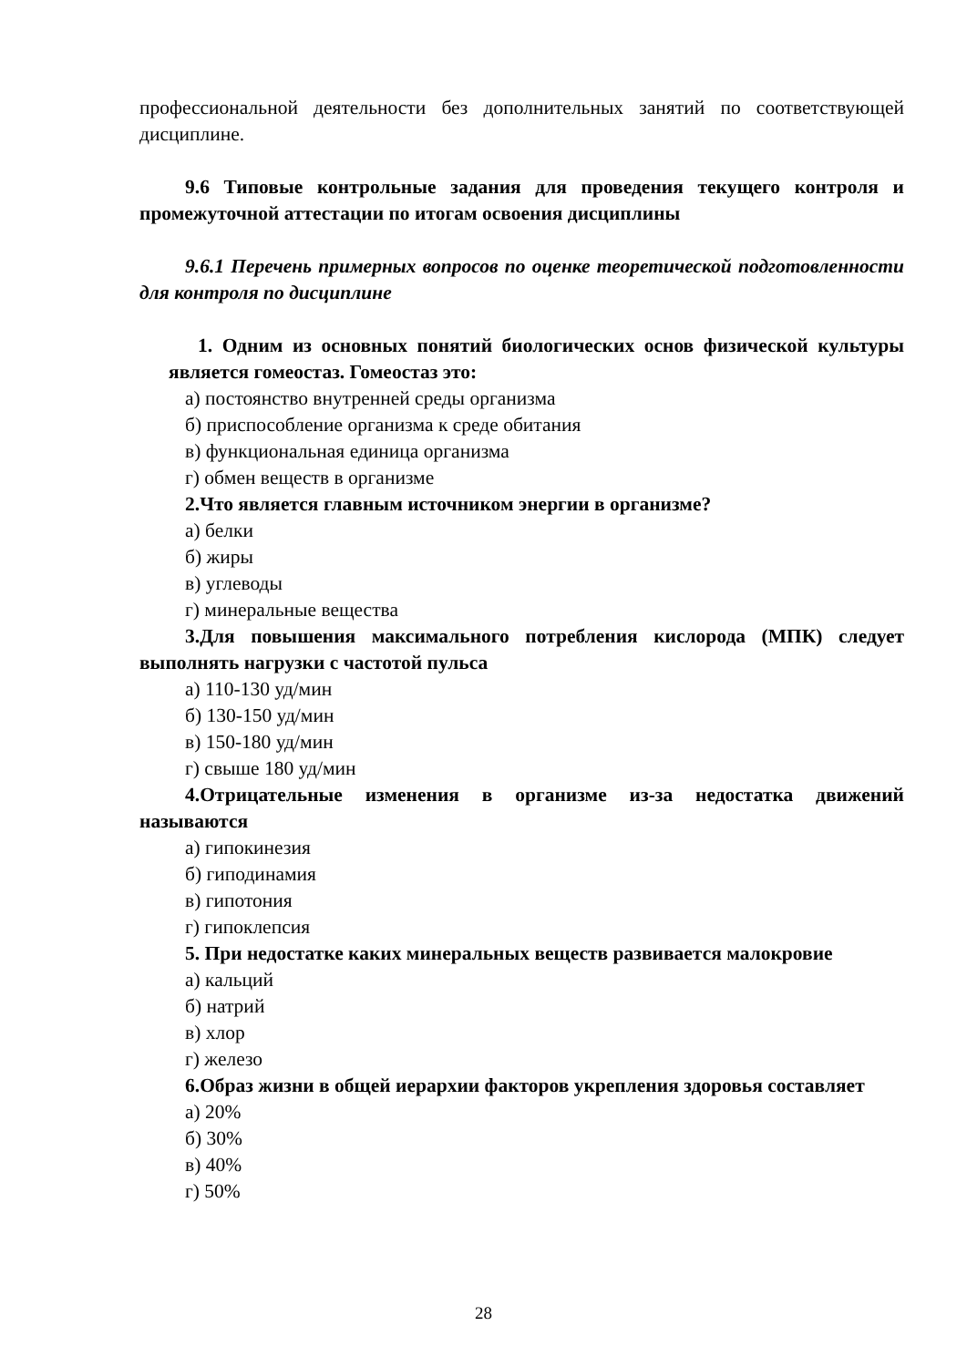профессиональной деятельности без дополнительных занятий по соответствующей дисциплине.
9.6 Типовые контрольные задания для проведения текущего контроля и промежуточной аттестации по итогам освоения дисциплины
9.6.1 Перечень примерных вопросов по оценке теоретической подготовленности для контроля по дисциплине
1. Одним из основных понятий биологических основ физической культуры является гомеостаз. Гомеостаз это:
а) постоянство внутренней среды организма
б) приспособление организма к среде обитания
в) функциональная единица организма
г) обмен веществ в организме
2.Что является главным источником энергии в организме?
а) белки
б) жиры
в) углеводы
г) минеральные вещества
3.Для повышения максимального потребления кислорода (МПК) следует выполнять нагрузки с частотой пульса
а) 110-130 уд/мин
б) 130-150 уд/мин
в) 150-180 уд/мин
г) свыше 180 уд/мин
4.Отрицательные изменения в организме из-за недостатка движений называются
а) гипокинезия
б) гиподинамия
в) гипотония
г) гипоклепсия
5. При недостатке каких минеральных веществ развивается малокровие
а) кальций
б) натрий
в) хлор
г) железо
6.Образ жизни в общей иерархии факторов укрепления здоровья составляет
а) 20%
б) 30%
в) 40%
г) 50%
28